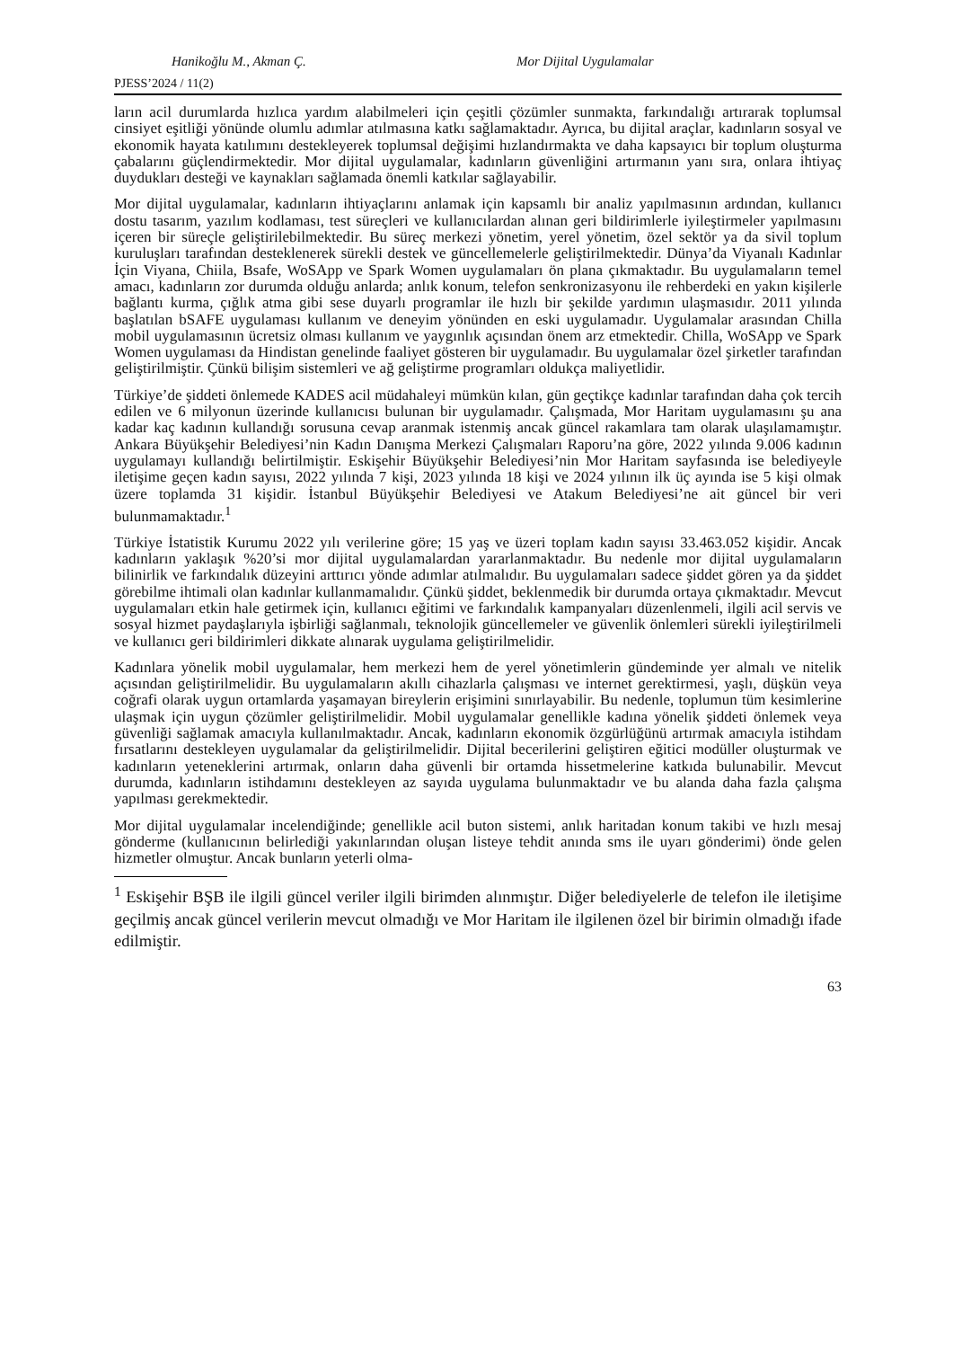Hanikoğlu M., Akman Ç. Mor Dijital Uygulamalar
PJESS’2024 / 11(2)
ların acil durumlarda hızlıca yardım alabilmeleri için çeşitli çözümler sunmakta, farkındalığı artırarak toplumsal cinsiyet eşitliği yönünde olumlu adımlar atılmasına katkı sağlamaktadır. Ayrıca, bu dijital araçlar, kadınların sosyal ve ekonomik hayata katılımını destekleyerek toplumsal değişimi hızlandırmakta ve daha kapsayıcı bir toplum oluşturma çabalarını güçlendirmektedir. Mor dijital uygulamalar, kadınların güvenliğini artırmanın yanı sıra, onlara ihtiyaç duydukları desteği ve kaynakları sağlamada önemli katkılar sağlayabilir.
Mor dijital uygulamalar, kadınların ihtiyaçlarını anlamak için kapsamlı bir analiz yapılmasının ardından, kullanıcı dostu tasarım, yazılım kodlaması, test süreçleri ve kullanıcılardan alınan geri bildirimlerle iyileştirmeler yapılmasını içeren bir süreçle geliştirilebilmektedir. Bu süreç merkezi yönetim, yerel yönetim, özel sektör ya da sivil toplum kuruluşları tarafından desteklenerek sürekli destek ve güncellemelerle geliştirilmektedir. Dünya’da Viyanalı Kadınlar İçin Viyana, Chiila, Bsafe, WoSApp ve Spark Women uygulamaları ön plana çıkmaktadır. Bu uygulamaların temel amacı, kadınların zor durumda olduğu anlarda; anlık konum, telefon senkronizasyonu ile rehberdeki en yakın kişilerle bağlantı kurma, çığlık atma gibi sese duyarlı programlar ile hızlı bir şekilde yardımın ulaşmasıdır. 2011 yılında başlatılan bSAFE uygulaması kullanım ve deneyim yönünden en eski uygulamadır. Uygulamalar arasından Chilla mobil uygulamasının ücretsiz olması kullanım ve yaygınlık açısından önem arz etmektedir. Chilla, WoSApp ve Spark Women uygulaması da Hindistan genelinde faaliyet gösteren bir uygulamadır. Bu uygulamalar özel şirketler tarafından geliştirilmiştir. Çünkü bilişim sistemleri ve ağ geliştirme programları oldukça maliyetlidir.
Türkiye’de şiddeti önlemede KADES acil müdahaleyi mümkün kılan, gün geçtikçe kadınlar tarafından daha çok tercih edilen ve 6 milyonun üzerinde kullanıcısı bulunan bir uygulamadır. Çalışmada, Mor Haritam uygulamasını şu ana kadar kaç kadının kullandığı sorusuna cevap aranmak istenmiş ancak güncel rakamlara tam olarak ulaşılamamıştır. Ankara Büyükşehir Belediyesi’nin Kadın Danışma Merkezi Çalışmaları Raporu’na göre, 2022 yılında 9.006 kadının uygulamayı kullandığı belirtilmiştir. Eskişehir Büyükşehir Belediyesi’nin Mor Haritam sayfasında ise belediyeyle iletişime geçen kadın sayısı, 2022 yılında 7 kişi, 2023 yılında 18 kişi ve 2024 yılının ilk üç ayında ise 5 kişi olmak üzere toplamda 31 kişidir. İstanbul Büyükşehir Belediyesi ve Atakum Belediyesi’ne ait güncel bir veri bulunmamaktadır.<sup>1</sup>
Türkiye İstatistik Kurumu 2022 yılı verilerine göre; 15 yaş ve üzeri toplam kadın sayısı 33.463.052 kişidir. Ancak kadınların yaklaşık %20’si mor dijital uygulamalardan yararlanmaktadır. Bu nedenle mor dijital uygulamaların bilinirlik ve farkındalık düzeyini arttırıcı yönde adımlar atılmalıdır. Bu uygulamaları sadece şiddet gören ya da şiddet görebilme ihtimali olan kadınlar kullanmamalıdır. Çünkü şiddet, beklenmedik bir durumda ortaya çıkmaktadır. Mevcut uygulamaları etkin hale getirmek için, kullanıcı eğitimi ve farkındalık kampanyaları düzenlenmeli, ilgili acil servis ve sosyal hizmet paydaşlarıyla işbirliği sağlanmalı, teknolojik güncellemeler ve güvenlik önlemleri sürekli iyileştirilmeli ve kullanıcı geri bildirimleri dikkate alınarak uygulama geliştirilmelidir.
Kadınlara yönelik mobil uygulamalar, hem merkezi hem de yerel yönetimlerin gündeminde yer almalı ve nitelik açısından geliştirilmelidir. Bu uygulamaların akıllı cihazlarla çalışması ve internet gerektirmesi, yaşlı, düşkün veya coğrafi olarak uygun ortamlarda yaşamayan bireylerin erişimini sınırlayabilir. Bu nedenle, toplumun tüm kesimlerine ulaşmak için uygun çözümler geliştirilmelidir. Mobil uygulamalar genellikle kadına yönelik şiddeti önlemek veya güvenliği sağlamak amacıyla kullanılmaktadır. Ancak, kadınların ekonomik özgürlüğünü artırmak amacıyla istihdam fırsatlarını destekleyen uygulamalar da geliştirilmelidir. Dijital becerilerini geliştiren eğitici modüller oluşturmak ve kadınların yeteneklerini artırmak, onların daha güvenli bir ortamda hissetmelerine katkıda bulunabilir. Mevcut durumda, kadınların istihdamını destekleyen az sayıda uygulama bulunmaktadır ve bu alanda daha fazla çalışma yapılması gerekmektedir.
Mor dijital uygulamalar incelendiğinde; genellikle acil buton sistemi, anlık haritadan konum takibi ve hızlı mesaj gönderme (kullanıcının belirlediği yakınlarından oluşan listeye tehdit anında sms ile uyarı gönderimi) önde gelen hizmetler olmuştur. Ancak bunların yeterli olma-
<sup>1</sup> Eskişehir BŞB ile ilgili güncel veriler ilgili birimden alınmıştır. Diğer belediyelerle de telefon ile iletişime geçilmiş ancak güncel verilerin mevcut olmadığı ve Mor Haritam ile ilgilenen özel bir birimin olmadığı ifade edilmiştir.
63